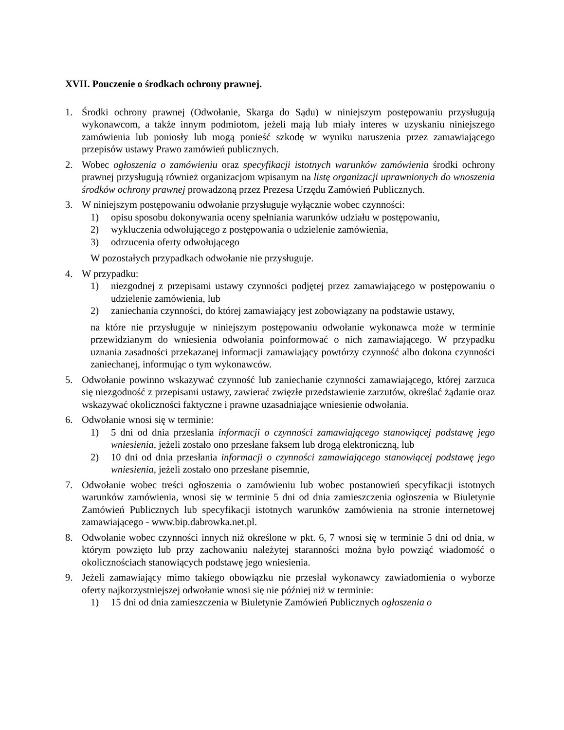XVII. Pouczenie o środkach ochrony prawnej.
1. Środki ochrony prawnej (Odwołanie, Skarga do Sądu) w niniejszym postępowaniu przysługują wykonawcom, a także innym podmiotom, jeżeli mają lub miały interes w uzyskaniu niniejszego zamówienia lub poniosły lub mogą ponieść szkodę w wyniku naruszenia przez zamawiającego przepisów ustawy Prawo zamówień publicznych.
2. Wobec ogłoszenia o zamówieniu oraz specyfikacji istotnych warunków zamówienia środki ochrony prawnej przysługują również organizacjom wpisanym na listę organizacji uprawnionych do wnoszenia środków ochrony prawnej prowadzoną przez Prezesa Urzędu Zamówień Publicznych.
3. W niniejszym postępowaniu odwołanie przysługuje wyłącznie wobec czynności:
1) opisu sposobu dokonywania oceny spełniania warunków udziału w postępowaniu,
2) wykluczenia odwołującego z postępowania o udzielenie zamówienia,
3) odrzucenia oferty odwołującego
W pozostałych przypadkach odwołanie nie przysługuje.
4. W przypadku:
1) niezgodnej z przepisami ustawy czynności podjętej przez zamawiającego w postępowaniu o udzielenie zamówienia, lub
2) zaniechania czynności, do której zamawiający jest zobowiązany na podstawie ustawy,
na które nie przysługuje w niniejszym postępowaniu odwołanie wykonawca może w terminie przewidzianym do wniesienia odwołania poinformować o nich zamawiającego. W przypadku uznania zasadności przekazanej informacji zamawiający powtórzy czynność albo dokona czynności zaniechanej, informując o tym wykonawców.
5. Odwołanie powinno wskazywać czynność lub zaniechanie czynności zamawiającego, której zarzuca się niezgodność z przepisami ustawy, zawierać zwięzłe przedstawienie zarzutów, określać żądanie oraz wskazywać okoliczności faktyczne i prawne uzasadniające wniesienie odwołania.
6. Odwołanie wnosi się w terminie:
1) 5 dni od dnia przesłania informacji o czynności zamawiającego stanowiącej podstawę jego wniesienia, jeżeli zostało ono przesłane faksem lub drogą elektroniczną, lub
2) 10 dni od dnia przesłania informacji o czynności zamawiającego stanowiącej podstawę jego wniesienia, jeżeli zostało ono przesłane pisemnie,
7. Odwołanie wobec treści ogłoszenia o zamówieniu lub wobec postanowień specyfikacji istotnych warunków zamówienia, wnosi się w terminie 5 dni od dnia zamieszczenia ogłoszenia w Biuletynie Zamówień Publicznych lub specyfikacji istotnych warunków zamówienia na stronie internetowej zamawiającego - www.bip.dabrowka.net.pl.
8. Odwołanie wobec czynności innych niż określone w pkt. 6, 7 wnosi się w terminie 5 dni od dnia, w którym powzięto lub przy zachowaniu należytej staranności można było powziąć wiadomość o okolicznościach stanowiących podstawę jego wniesienia.
9. Jeżeli zamawiający mimo takiego obowiązku nie przesłał wykonawcy zawiadomienia o wyborze oferty najkorzystniejszej odwołanie wnosi się nie później niż w terminie:
1) 15 dni od dnia zamieszczenia w Biuletynie Zamówień Publicznych ogłoszenia o